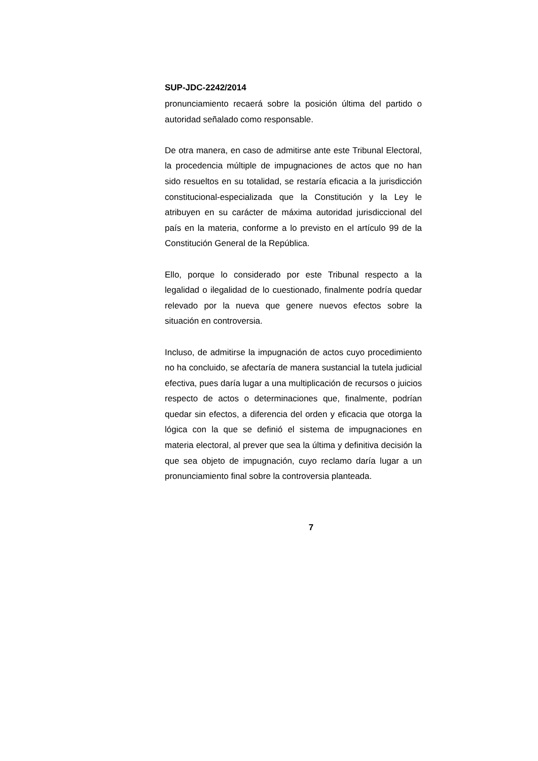SUP-JDC-2242/2014
pronunciamiento recaerá sobre la posición última del partido o autoridad señalado como responsable.
De otra manera, en caso de admitirse ante este Tribunal Electoral, la procedencia múltiple de impugnaciones de actos que no han sido resueltos en su totalidad, se restaría eficacia a la jurisdicción constitucional-especializada que la Constitución y la Ley le atribuyen en su carácter de máxima autoridad jurisdiccional del país en la materia, conforme a lo previsto en el artículo 99 de la Constitución General de la República.
Ello, porque lo considerado por este Tribunal respecto a la legalidad o ilegalidad de lo cuestionado, finalmente podría quedar relevado por la nueva que genere nuevos efectos sobre la situación en controversia.
Incluso, de admitirse la impugnación de actos cuyo procedimiento no ha concluido, se afectaría de manera sustancial la tutela judicial efectiva, pues daría lugar a una multiplicación de recursos o juicios respecto de actos o determinaciones que, finalmente, podrían quedar sin efectos, a diferencia del orden y eficacia que otorga la lógica con la que se definió el sistema de impugnaciones en materia electoral, al prever que sea la última y definitiva decisión la que sea objeto de impugnación, cuyo reclamo daría lugar a un pronunciamiento final sobre la controversia planteada.
7